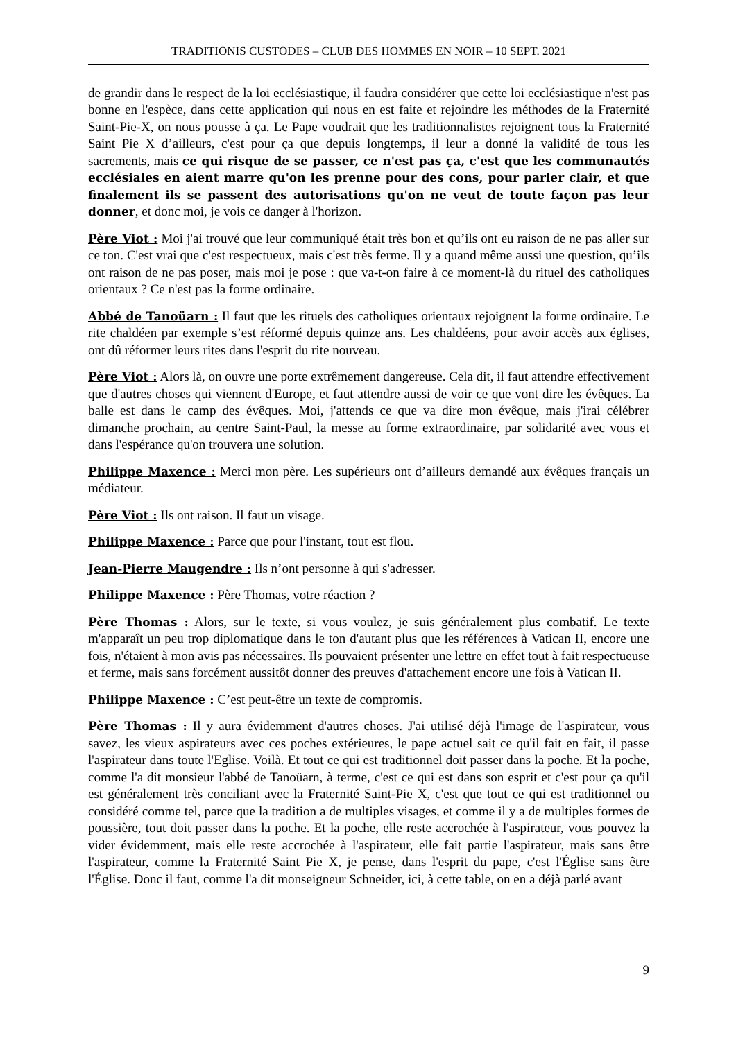TRADITIONIS CUSTODES – CLUB DES HOMMES EN NOIR – 10 SEPT. 2021
de grandir dans le respect de la loi ecclésiastique, il faudra considérer que cette loi ecclésiastique n'est pas bonne en l'espèce, dans cette application qui nous en est faite et rejoindre les méthodes de la Fraternité Saint-Pie-X, on nous pousse à ça. Le Pape voudrait que les traditionnalistes rejoignent tous la Fraternité Saint Pie X d’ailleurs, c'est pour ça que depuis longtemps, il leur a donné la validité de tous les sacrements, mais ce qui risque de se passer, ce n'est pas ça, c'est que les communautés ecclésiales en aient marre qu'on les prenne pour des cons, pour parler clair, et que finalement ils se passent des autorisations qu'on ne veut de toute façon pas leur donner, et donc moi, je vois ce danger à l'horizon.
Père Viot : Moi j'ai trouvé que leur communiqué était très bon et qu’ils ont eu raison de ne pas aller sur ce ton. C'est vrai que c'est respectueux, mais c'est très ferme. Il y a quand même aussi une question, qu’ils ont raison de ne pas poser, mais moi je pose : que va-t-on faire à ce moment-là du rituel des catholiques orientaux ? Ce n'est pas la forme ordinaire.
Abbé de Tanoüarn : Il faut que les rituels des catholiques orientaux rejoignent la forme ordinaire. Le rite chaldéen par exemple s’est réformé depuis quinze ans. Les chaldéens, pour avoir accès aux églises, ont dû réformer leurs rites dans l'esprit du rite nouveau.
Père Viot : Alors là, on ouvre une porte extrêmement dangereuse. Cela dit, il faut attendre effectivement que d'autres choses qui viennent d'Europe, et faut attendre aussi de voir ce que vont dire les évêques. La balle est dans le camp des évêques. Moi, j'attends ce que va dire mon évêque, mais j'irai célébrer dimanche prochain, au centre Saint-Paul, la messe au forme extraordinaire, par solidarité avec vous et dans l'espérance qu'on trouvera une solution.
Philippe Maxence : Merci mon père. Les supérieurs ont d’ailleurs demandé aux évêques français un médiateur.
Père Viot : Ils ont raison. Il faut un visage.
Philippe Maxence : Parce que pour l'instant, tout est flou.
Jean-Pierre Maugendre : Ils n’ont personne à qui s'adresser.
Philippe Maxence : Père Thomas, votre réaction ?
Père Thomas : Alors, sur le texte, si vous voulez, je suis généralement plus combatif. Le texte m'apparaît un peu trop diplomatique dans le ton d'autant plus que les références à Vatican II, encore une fois, n'étaient à mon avis pas nécessaires. Ils pouvaient présenter une lettre en effet tout à fait respectueuse et ferme, mais sans forcément aussitôt donner des preuves d'attachement encore une fois à Vatican II.
Philippe Maxence : C’est peut-être un texte de compromis.
Père Thomas : Il y aura évidemment d'autres choses. J'ai utilisé déjà l'image de l'aspirateur, vous savez, les vieux aspirateurs avec ces poches extérieures, le pape actuel sait ce qu'il fait en fait, il passe l'aspirateur dans toute l'Eglise. Voilà. Et tout ce qui est traditionnel doit passer dans la poche. Et la poche, comme l'a dit monsieur l'abbé de Tanoüarn, à terme, c'est ce qui est dans son esprit et c'est pour ça qu'il est généralement très conciliant avec la Fraternité Saint-Pie X, c'est que tout ce qui est traditionnel ou considéré comme tel, parce que la tradition a de multiples visages, et comme il y a de multiples formes de poussière, tout doit passer dans la poche. Et la poche, elle reste accrochée à l'aspirateur, vous pouvez la vider évidemment, mais elle reste accrochée à l'aspirateur, elle fait partie l'aspirateur, mais sans être l'aspirateur, comme la Fraternité Saint Pie X, je pense, dans l'esprit du pape, c'est l'Église sans être l'Église. Donc il faut, comme l'a dit monseigneur Schneider, ici, à cette table, on en a déjà parlé avant
9